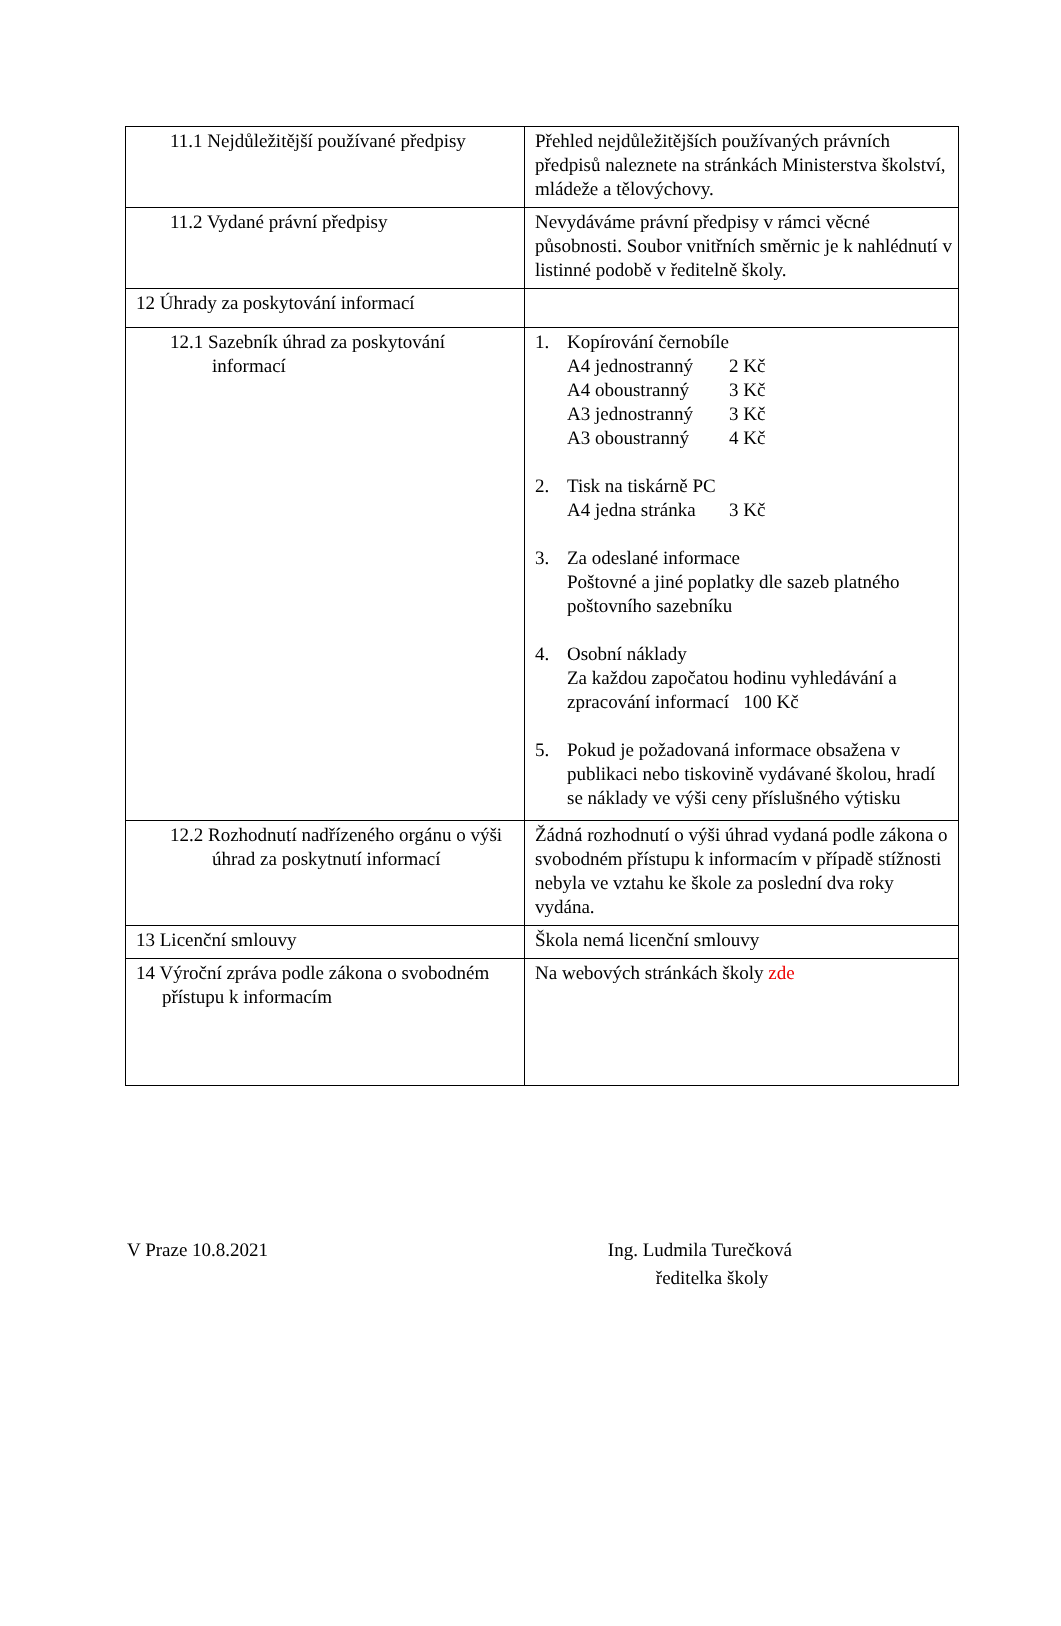| 11.1 Nejdůležitější používané předpisy | Přehled nejdůležitějších používaných právních předpisů naleznete na stránkách Ministerstva školství, mládeže a tělovýchovy. |
| 11.2 Vydané právní předpisy | Nevydáváme právní předpisy v rámci věcné působnosti. Soubor vnitřních směrnic je k nahlédnutí v listinné podobě v ředitelně školy. |
| 12 Úhrady za poskytování informací | |
| 12.1 Sazebník úhrad za poskytování informací | 1. Kopírování černobíle A4 jednostranný 2 Kč A4 oboustranný 3 Kč A3 jednostranný 3 Kč A3 oboustranný 4 Kč 2. Tisk na tiskárně PC A4 jedna stránka 3 Kč 3. Za odeslané informace Poštovné a jiné poplatky dle sazeb platného poštovního sazebníku 4. Osobní náklady Za každou započatou hodinu vyhledávání a zpracování informací 100 Kč 5. Pokud je požadovaná informace obsažena v publikaci nebo tiskovině vydávané školou, hradí se náklady ve výši ceny příslušného výtisku |
| 12.2 Rozhodnutí nadřízeného orgánu o výši úhrad za poskytnutí informací | Žádná rozhodnutí o výši úhrad vydaná podle zákona o svobodném přístupu k informacím v případě stížnosti nebyla ve vztahu ke škole za poslední dva roky vydána. |
| 13 Licenční smlouvy | Škola nemá licenční smlouvy |
| 14 Výroční zpráva podle zákona o svobodném přístupu k informacím | Na webových stránkách školy zde |
V Praze 10.8.2021 Ing. Ludmila Turečková
ředitelka školy